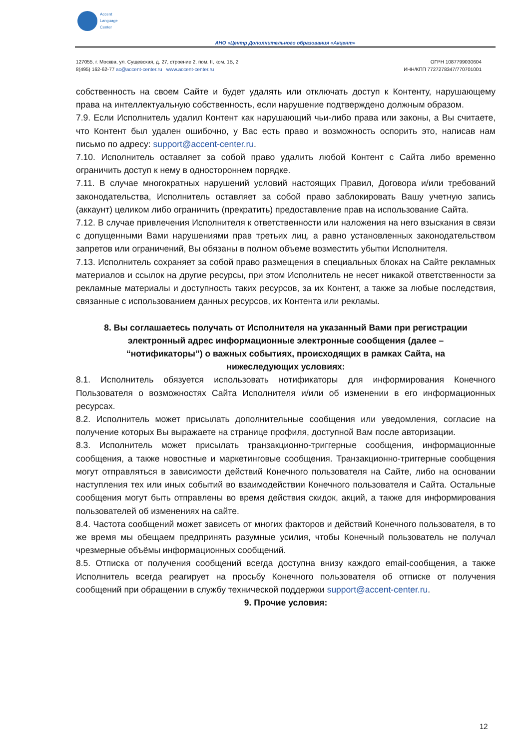Accent
Language
Center
АНО «Центр Дополнительного образования «Акцент»
127055, г. Москва, ул. Сущевская, д. 27, строение 2, пом. II, ком. 1В, 2
8(495) 162-62-77 ac@accent-center.ru www.accent-center.ru
ОГРН 1087799030604
ИНН/КПП 7727278347/770701001
собственность на своем Сайте и будет удалять или отключать доступ к Контенту, нарушающему права на интеллектуальную собственность, если нарушение подтверждено должным образом.
7.9. Если Исполнитель удалил Контент как нарушающий чьи-либо права или законы, а Вы считаете, что Контент был удален ошибочно, у Вас есть право и возможность оспорить это, написав нам письмо по адресу: support@accent-center.ru.
7.10. Исполнитель оставляет за собой право удалить любой Контент с Сайта либо временно ограничить доступ к нему в одностороннем порядке.
7.11. В случае многократных нарушений условий настоящих Правил, Договора и/или требований законодательства, Исполнитель оставляет за собой право заблокировать Вашу учетную запись (аккаунт) целиком либо ограничить (прекратить) предоставление прав на использование Сайта.
7.12. В случае привлечения Исполнителя к ответственности или наложения на него взыскания в связи с допущенными Вами нарушениями прав третьих лиц, а равно установленных законодательством запретов или ограничений, Вы обязаны в полном объеме возместить убытки Исполнителя.
7.13. Исполнитель сохраняет за собой право размещения в специальных блоках на Сайте рекламных материалов и ссылок на другие ресурсы, при этом Исполнитель не несет никакой ответственности за рекламные материалы и доступность таких ресурсов, за их Контент, а также за любые последствия, связанные с использованием данных ресурсов, их Контента или рекламы.
8. Вы соглашаетесь получать от Исполнителя на указанный Вами при регистрации электронный адрес информационные электронные сообщения (далее – “нотификаторы”) о важных событиях, происходящих в рамках Сайта, на нижеследующих условиях:
8.1. Исполнитель обязуется использовать нотификаторы для информирования Конечного Пользователя о возможностях Сайта Исполнителя и/или об изменении в его информационных ресурсах.
8.2. Исполнитель может присылать дополнительные сообщения или уведомления, согласие на получение которых Вы выражаете на странице профиля, доступной Вам после авторизации.
8.3. Исполнитель может присылать транзакционно-триггерные сообщения, информационные сообщения, а также новостные и маркетинговые сообщения. Транзакционно-триггерные сообщения могут отправляться в зависимости действий Конечного пользователя на Сайте, либо на основании наступления тех или иных событий во взаимодействии Конечного пользователя и Сайта. Остальные сообщения могут быть отправлены во время действия скидок, акций, а также для информирования пользователей об изменениях на сайте.
8.4. Частота сообщений может зависеть от многих факторов и действий Конечного пользователя, в то же время мы обещаем предпринять разумные усилия, чтобы Конечный пользователь не получал чрезмерные объёмы информационных сообщений.
8.5. Отписка от получения сообщений всегда доступна внизу каждого email-сообщения, а также Исполнитель всегда реагирует на просьбу Конечного пользователя об отписке от получения сообщений при обращении в службу технической поддержки support@accent-center.ru.
9. Прочие условия:
12